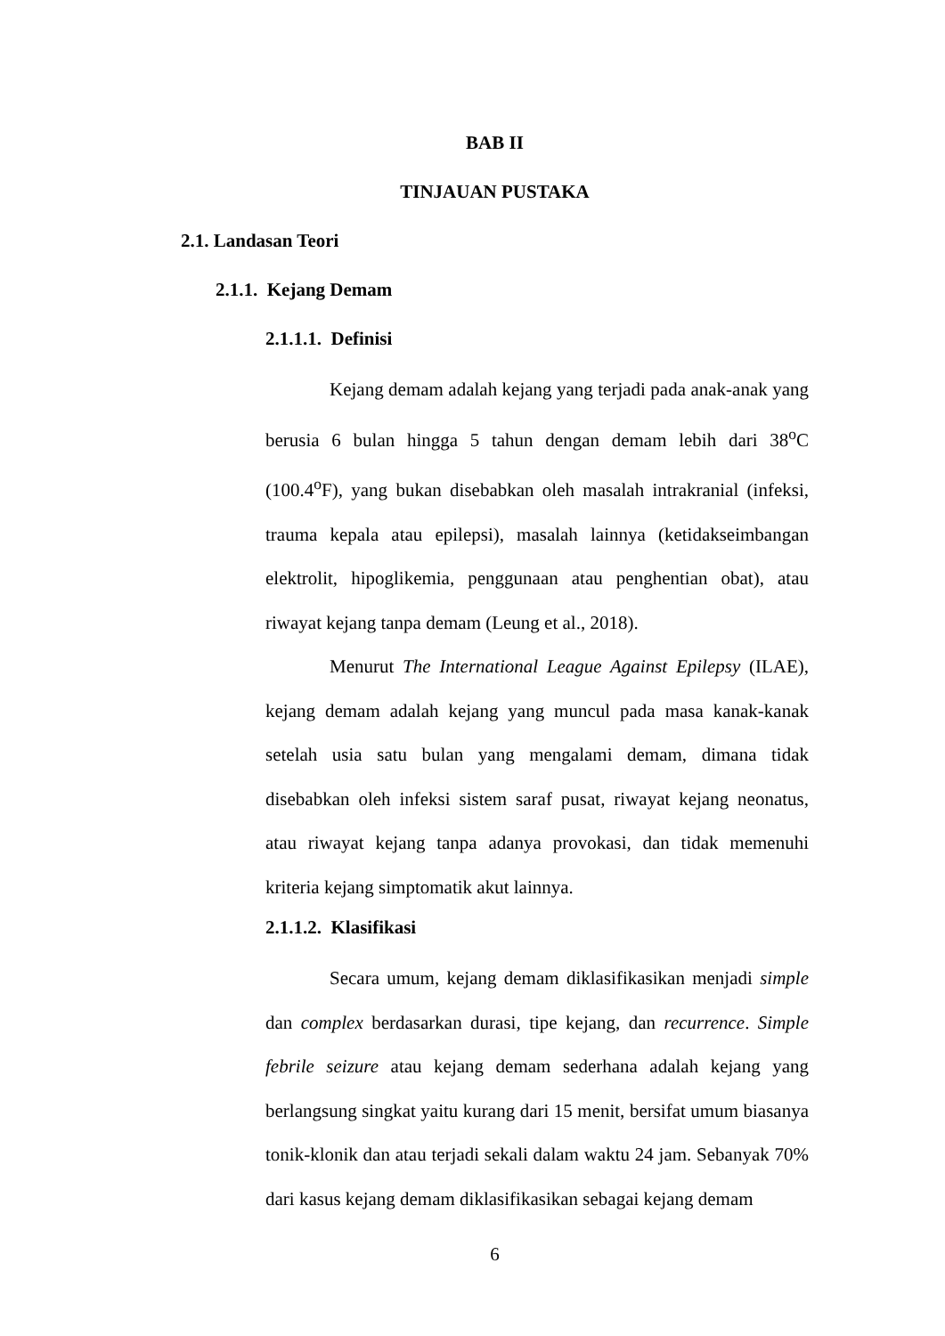BAB II
TINJAUAN PUSTAKA
2.1. Landasan Teori
2.1.1. Kejang Demam
2.1.1.1. Definisi
Kejang demam adalah kejang yang terjadi pada anak-anak yang berusia 6 bulan hingga 5 tahun dengan demam lebih dari 38<sup>o</sup>C (100.4<sup>o</sup>F), yang bukan disebabkan oleh masalah intrakranial (infeksi, trauma kepala atau epilepsi), masalah lainnya (ketidakseimbangan elektrolit, hipoglikemia, penggunaan atau penghentian obat), atau riwayat kejang tanpa demam (Leung et al., 2018).
Menurut The International League Against Epilepsy (ILAE), kejang demam adalah kejang yang muncul pada masa kanak-kanak setelah usia satu bulan yang mengalami demam, dimana tidak disebabkan oleh infeksi sistem saraf pusat, riwayat kejang neonatus, atau riwayat kejang tanpa adanya provokasi, dan tidak memenuhi kriteria kejang simptomatik akut lainnya.
2.1.1.2. Klasifikasi
Secara umum, kejang demam diklasifikasikan menjadi simple dan complex berdasarkan durasi, tipe kejang, dan recurrence. Simple febrile seizure atau kejang demam sederhana adalah kejang yang berlangsung singkat yaitu kurang dari 15 menit, bersifat umum biasanya tonik-klonik dan atau terjadi sekali dalam waktu 24 jam. Sebanyak 70% dari kasus kejang demam diklasifikasikan sebagai kejang demam
6